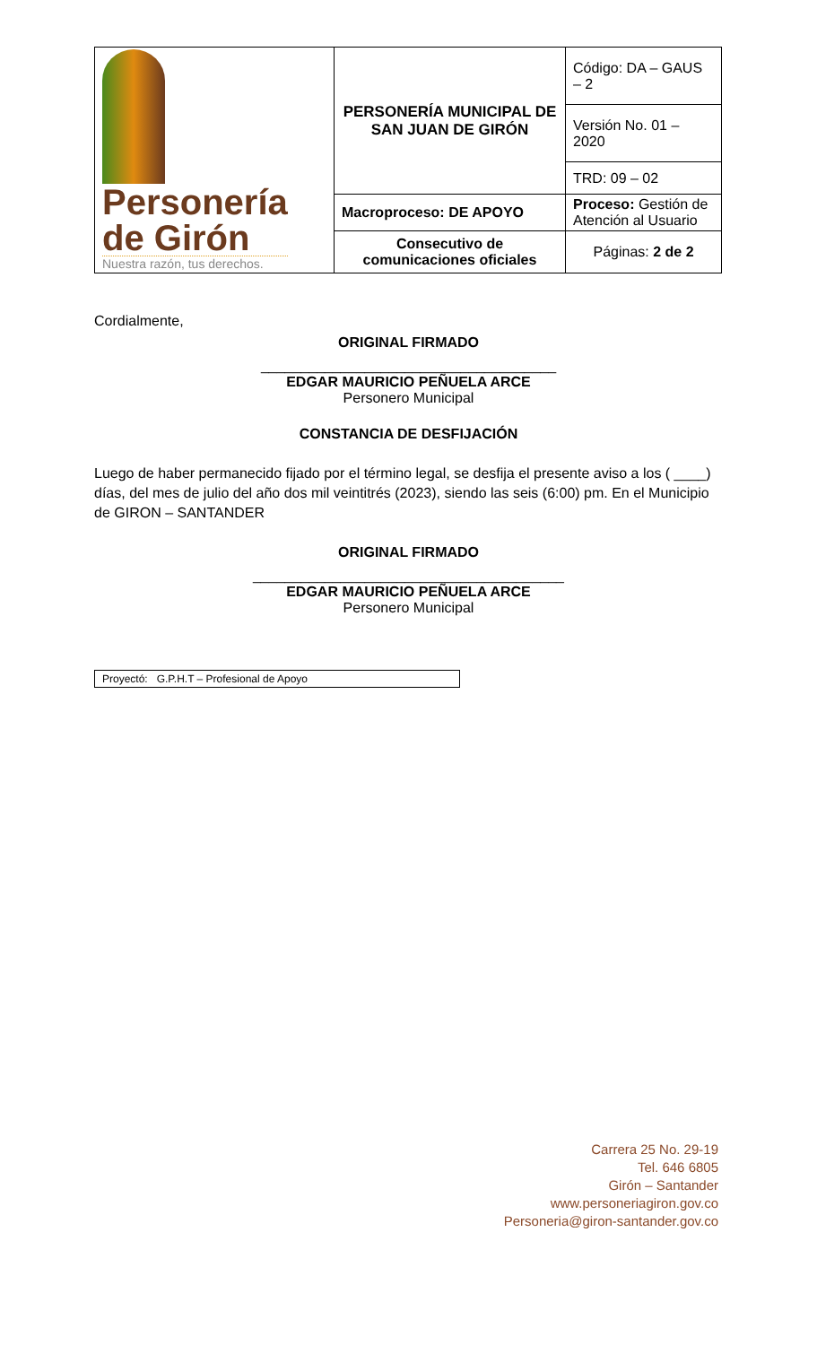| Personería de Girón Nuestra razón, tus derechos. | PERSONERÍA MUNICIPAL DE SAN JUAN DE GIRÓN | Código: DA – GAUS – 2 |
| | | Versión No. 01 – 2020 |
| | | TRD: 09 – 02 |
| | Macroproceso: DE APOYO | Proceso: Gestión de Atención al Usuario |
| | Consecutivo de comunicaciones oficiales | Páginas: 2 de 2 |
Cordialmente,
ORIGINAL FIRMADO
_____________________________________
EDGAR MAURICIO PEÑUELA ARCE
Personero Municipal
CONSTANCIA DE DESFIJACIÓN
Luego de haber permanecido fijado por el término legal, se desfija el presente aviso a los ( ____) días, del mes de julio del año dos mil veintitrés (2023), siendo las seis (6:00) pm. En el Municipio de GIRON – SANTANDER
ORIGINAL FIRMADO
_______________________________________
EDGAR MAURICIO PEÑUELA ARCE
Personero Municipal
Proyectó: G.P.H.T – Profesional de Apoyo
Carrera 25 No. 29-19
Tel. 646 6805
Girón – Santander
www.personeriagiron.gov.co
Personeria@giron-santander.gov.co